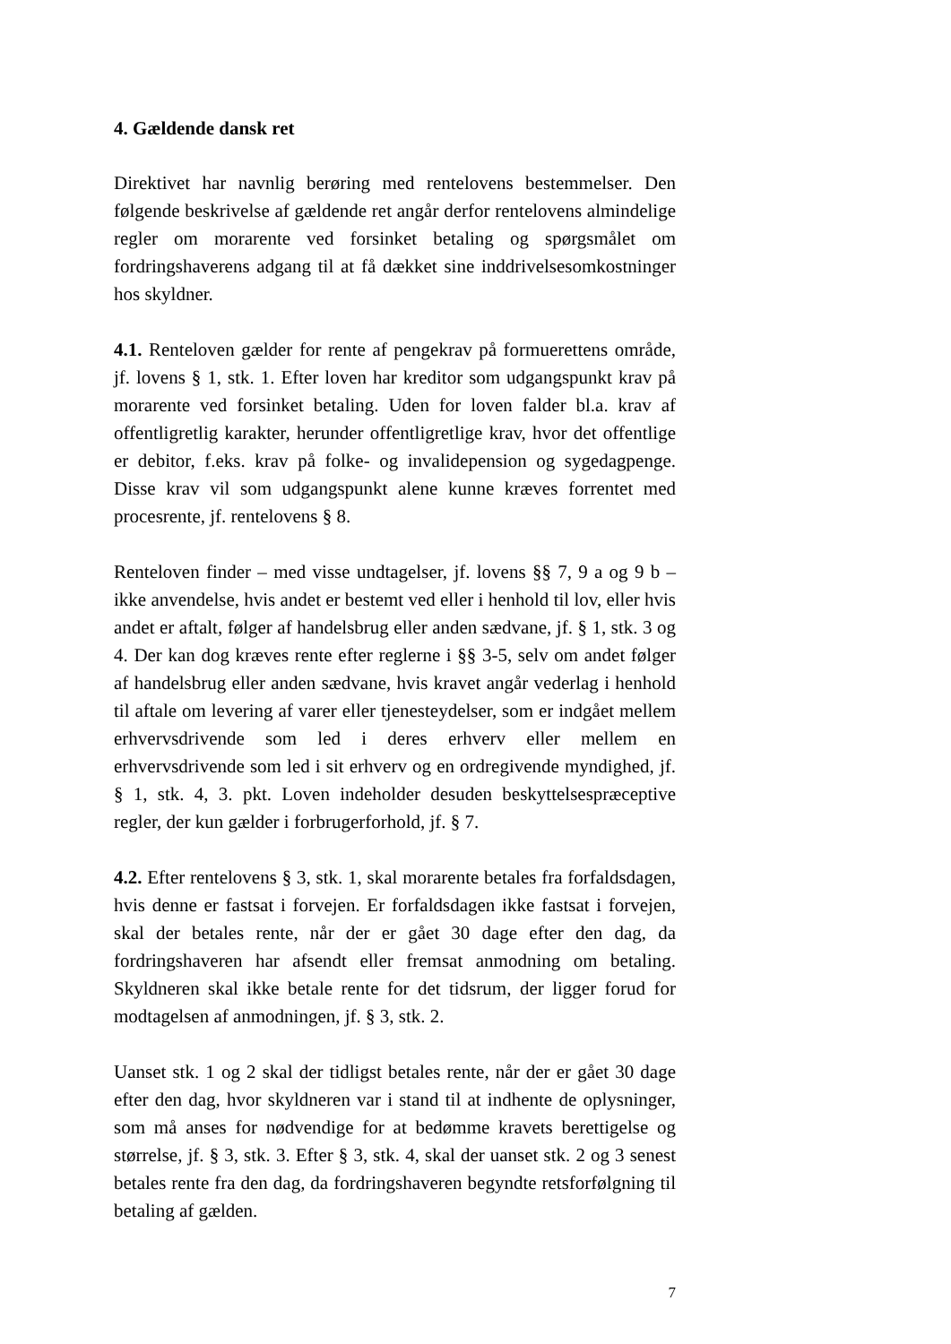4. Gældende dansk ret
Direktivet har navnlig berøring med rentelovens bestemmelser. Den følgende beskrivelse af gældende ret angår derfor rentelovens almindelige regler om morarente ved forsinket betaling og spørgsmålet om fordringshaverens adgang til at få dækket sine inddrivelsesomkostninger hos skyldner.
4.1. Renteloven gælder for rente af pengekrav på formuerettens område, jf. lovens § 1, stk. 1. Efter loven har kreditor som udgangspunkt krav på morarente ved forsinket betaling. Uden for loven falder bl.a. krav af offentligretlig karakter, herunder offentligretlige krav, hvor det offentlige er debitor, f.eks. krav på folke- og invalidepension og sygedagpenge. Disse krav vil som udgangspunkt alene kunne kræves forrentet med procesrente, jf. rentelovens § 8.
Renteloven finder – med visse undtagelser, jf. lovens §§ 7, 9 a og 9 b – ikke anvendelse, hvis andet er bestemt ved eller i henhold til lov, eller hvis andet er aftalt, følger af handelsbrug eller anden sædvane, jf. § 1, stk. 3 og 4. Der kan dog kræves rente efter reglerne i §§ 3-5, selv om andet følger af handelsbrug eller anden sædvane, hvis kravet angår vederlag i henhold til aftale om levering af varer eller tjenesteydelser, som er indgået mellem erhvervsdrivende som led i deres erhverv eller mellem en erhvervsdrivende som led i sit erhverv og en ordregivende myndighed, jf. § 1, stk. 4, 3. pkt. Loven indeholder desuden beskyttelsespræceptive regler, der kun gælder i forbrugerforhold, jf. § 7.
4.2. Efter rentelovens § 3, stk. 1, skal morarente betales fra forfaldsdagen, hvis denne er fastsat i forvejen. Er forfaldsdagen ikke fastsat i forvejen, skal der betales rente, når der er gået 30 dage efter den dag, da fordringshaveren har afsendt eller fremsat anmodning om betaling. Skyldneren skal ikke betale rente for det tidsrum, der ligger forud for modtagelsen af anmodningen, jf. § 3, stk. 2.
Uanset stk. 1 og 2 skal der tidligst betales rente, når der er gået 30 dage efter den dag, hvor skyldneren var i stand til at indhente de oplysninger, som må anses for nødvendige for at bedømme kravets berettigelse og størrelse, jf. § 3, stk. 3. Efter § 3, stk. 4, skal der uanset stk. 2 og 3 senest betales rente fra den dag, da fordringshaveren begyndte retsforfølgning til betaling af gælden.
7